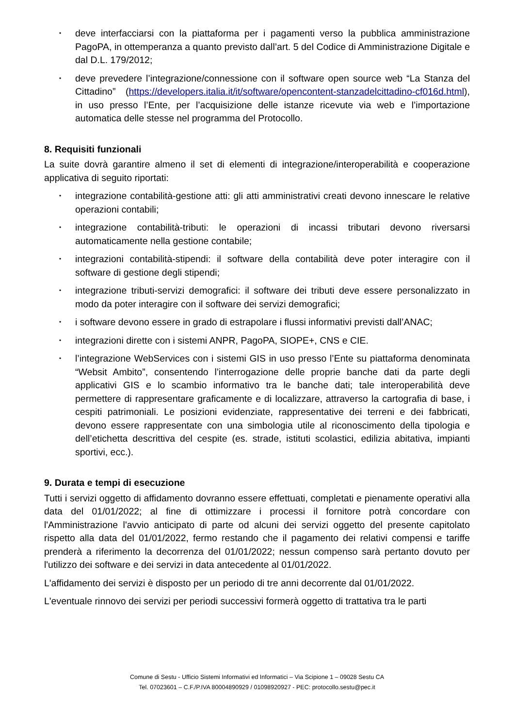• deve interfacciarsi con la piattaforma per i pagamenti verso la pubblica amministrazione PagoPA, in ottemperanza a quanto previsto dall’art. 5 del Codice di Amministrazione Digitale e dal D.L. 179/2012;
• deve prevedere l’integrazione/connessione con il software open source web “La Stanza del Cittadino” (https://developers.italia.it/it/software/opencontent-stanzadelcittadino-cf016d.html), in uso presso l’Ente, per l’acquisizione delle istanze ricevute via web e l’importazione automatica delle stesse nel programma del Protocollo.
8. Requisiti funzionali
La suite dovrà garantire almeno il set di elementi di integrazione/interoperabilità e cooperazione applicativa di seguito riportati:
• integrazione contabilità-gestione atti: gli atti amministrativi creati devono innescare le relative operazioni contabili;
• integrazione contabilità-tributi: le operazioni di incassi tributari devono riversarsi automaticamente nella gestione contabile;
• integrazioni contabilità-stipendi: il software della contabilità deve poter interagire con il software di gestione degli stipendi;
• integrazione tributi-servizi demografici: il software dei tributi deve essere personalizzato in modo da poter interagire con il software dei servizi demografici;
• i software devono essere in grado di estrapolare i flussi informativi previsti dall’ANAC;
• integrazioni dirette con i sistemi ANPR, PagoPA, SIOPE+, CNS e CIE.
• l’integrazione WebServices con i sistemi GIS in uso presso l’Ente su piattaforma denominata “Websit Ambito”, consentendo l’interrogazione delle proprie banche dati da parte degli applicativi GIS e lo scambio informativo tra le banche dati; tale interoperabilità deve permettere di rappresentare graficamente e di localizzare, attraverso la cartografia di base, i cespiti patrimoniali. Le posizioni evidenziate, rappresentative dei terreni e dei fabbricati, devono essere rappresentate con una simbologia utile al riconoscimento della tipologia e dell’etichetta descrittiva del cespite (es. strade, istituti scolastici, edilizia abitativa, impianti sportivi, ecc.).
9. Durata e tempi di esecuzione
Tutti i servizi oggetto di affidamento dovranno essere effettuati, completati e pienamente operativi alla data del 01/01/2022; al fine di ottimizzare i processi il fornitore potrà concordare con l'Amministrazione l'avvio anticipato di parte od alcuni dei servizi oggetto del presente capitolato rispetto alla data del 01/01/2022, fermo restando che il pagamento dei relativi compensi e tariffe prenderà a riferimento la decorrenza del 01/01/2022; nessun compenso sarà pertanto dovuto per l'utilizzo dei software e dei servizi in data antecedente al 01/01/2022.
L'affidamento dei servizi è disposto per un periodo di tre anni decorrente dal 01/01/2022.
L'eventuale rinnovo dei servizi per periodi successivi formerà oggetto di trattativa tra le parti
Comune di Sestu - Ufficio Sistemi Informativi ed Informatici – Via Scipione 1 – 09028 Sestu CA
Tel. 07023601 – C.F./P.IVA 80004890929 / 01098920927 - PEC: protocollo.sestu@pec.it